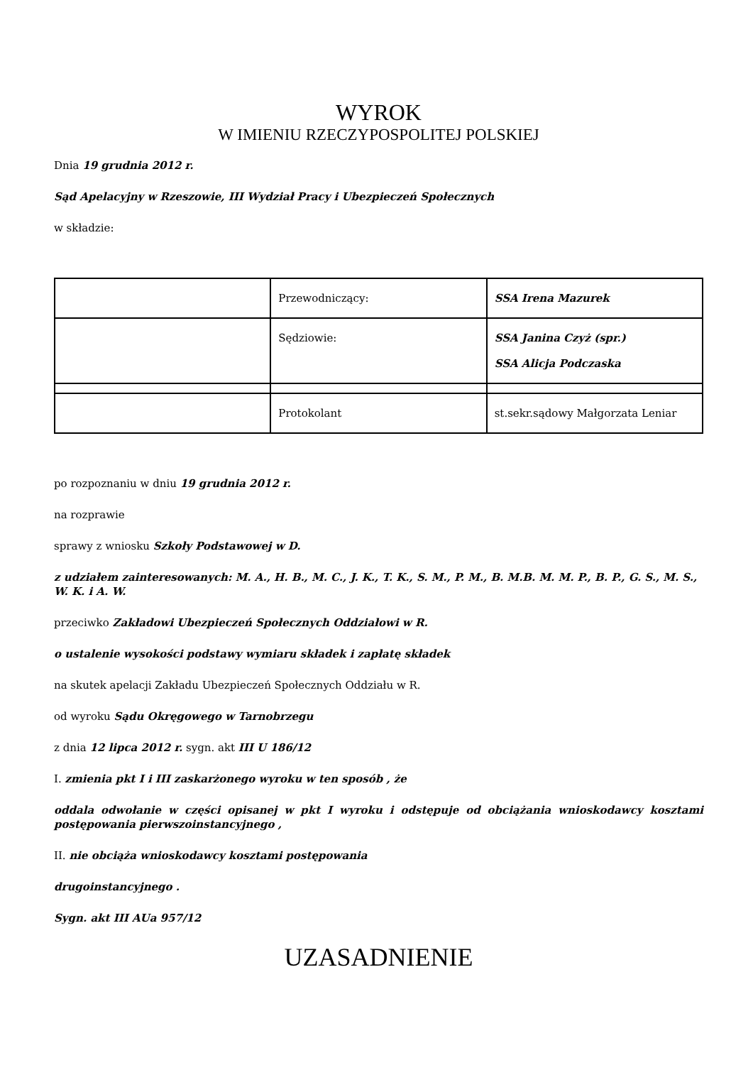WYROK
W IMIENIU RZECZYPOSPOLITEJ POLSKIEJ
Dnia 19 grudnia 2012 r.
Sąd Apelacyjny w Rzeszowie, III Wydział Pracy i Ubezpieczeń Społecznych
w składzie:
| | Przewodniczący: | SSA Irena Mazurek |
| | Sędziowie: | SSA Janina Czyż (spr.) SSA Alicja Podczaska |
| | Protokolant | st.sekr.sądowy Małgorzata Leniar |
po rozpoznaniu w dniu 19 grudnia 2012 r.
na rozprawie
sprawy z wniosku Szkoły Podstawowej w D.
z udziałem zainteresowanych: M. A., H. B., M. C., J. K., T. K., S. M., P. M., B. M.B. M. M. P., B. P., G. S., M. S., W. K. i A. W.
przeciwko Zakładowi Ubezpieczeń Społecznych Oddziałowi w R.
o ustalenie wysokości podstawy wymiaru składek i zapłatę składek
na skutek apelacji Zakładu Ubezpieczeń Społecznych Oddziału w R.
od wyroku Sądu Okręgowego w Tarnobrzegu
z dnia 12 lipca 2012 r. sygn. akt III U 186/12
I. zmienia pkt I i III zaskarżonego wyroku w ten sposób , że
oddala odwołanie w części opisanej w pkt I wyroku i odstępuje od obciążania wnioskodawcy kosztami postępowania pierwszoinstancyjnego ,
II. nie obciąża wnioskodawcy kosztami postępowania
drugoinstancyjnego .
Sygn. akt III AUa 957/12
UZASADNIENIE